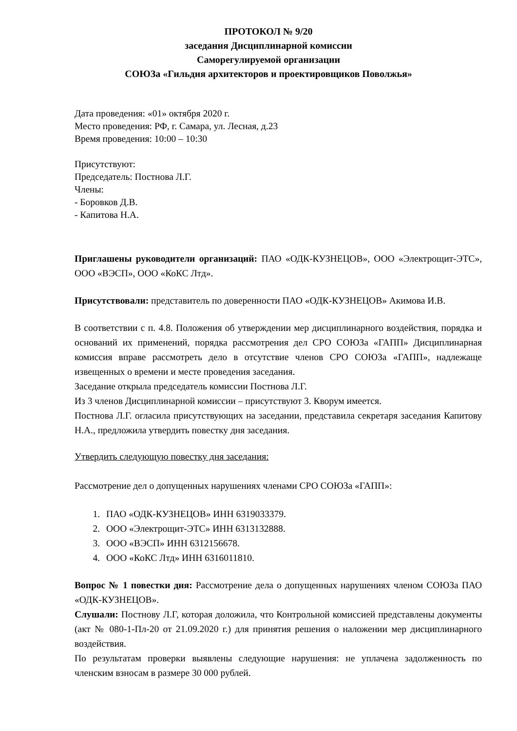ПРОТОКОЛ № 9/20
заседания Дисциплинарной комиссии
Саморегулируемой организации
СОЮЗа «Гильдия архитекторов и проектировщиков Поволжья»
Дата проведения: «01» октября 2020 г.
Место проведения: РФ, г. Самара, ул. Лесная, д.23
Время проведения: 10:00 – 10:30
Присутствуют:
Председатель: Постнова Л.Г.
Члены:
- Боровков Д.В.
- Капитова Н.А.
Приглашены руководители организаций: ПАО «ОДК-КУЗНЕЦОВ», ООО «Электрощит-ЭТС», ООО «ВЭСП», ООО «КоКС Лтд».
Присутствовали: представитель по доверенности ПАО «ОДК-КУЗНЕЦОВ» Акимова И.В.
В соответствии с п. 4.8. Положения об утверждении мер дисциплинарного воздействия, порядка и оснований их применений, порядка рассмотрения дел СРО СОЮЗа «ГАПП» Дисциплинарная комиссия вправе рассмотреть дело в отсутствие членов СРО СОЮЗа «ГАПП», надлежаще извещенных о времени и месте проведения заседания.
Заседание открыла председатель комиссии Постнова Л.Г.
Из 3 членов Дисциплинарной комиссии – присутствуют 3. Кворум имеется.
Постнова Л.Г. огласила присутствующих на заседании, представила секретаря заседания Капитову Н.А., предложила утвердить повестку дня заседания.
Утвердить следующую повестку дня заседания:
Рассмотрение дел о допущенных нарушениях членами СРО СОЮЗа «ГАПП»:
1. ПАО «ОДК-КУЗНЕЦОВ» ИНН 6319033379.
2. ООО «Электрощит-ЭТС» ИНН 6313132888.
3. ООО «ВЭСП» ИНН 6312156678.
4. ООО «КоКС Лтд» ИНН 6316011810.
Вопрос № 1 повестки дня: Рассмотрение дела о допущенных нарушениях членом СОЮЗа ПАО «ОДК-КУЗНЕЦОВ».
Слушали: Постнову Л.Г, которая доложила, что Контрольной комиссией представлены документы (акт № 080-1-Пл-20 от 21.09.2020 г.) для принятия решения о наложении мер дисциплинарного воздействия.
По результатам проверки выявлены следующие нарушения: не уплачена задолженность по членским взносам в размере 30 000 рублей.